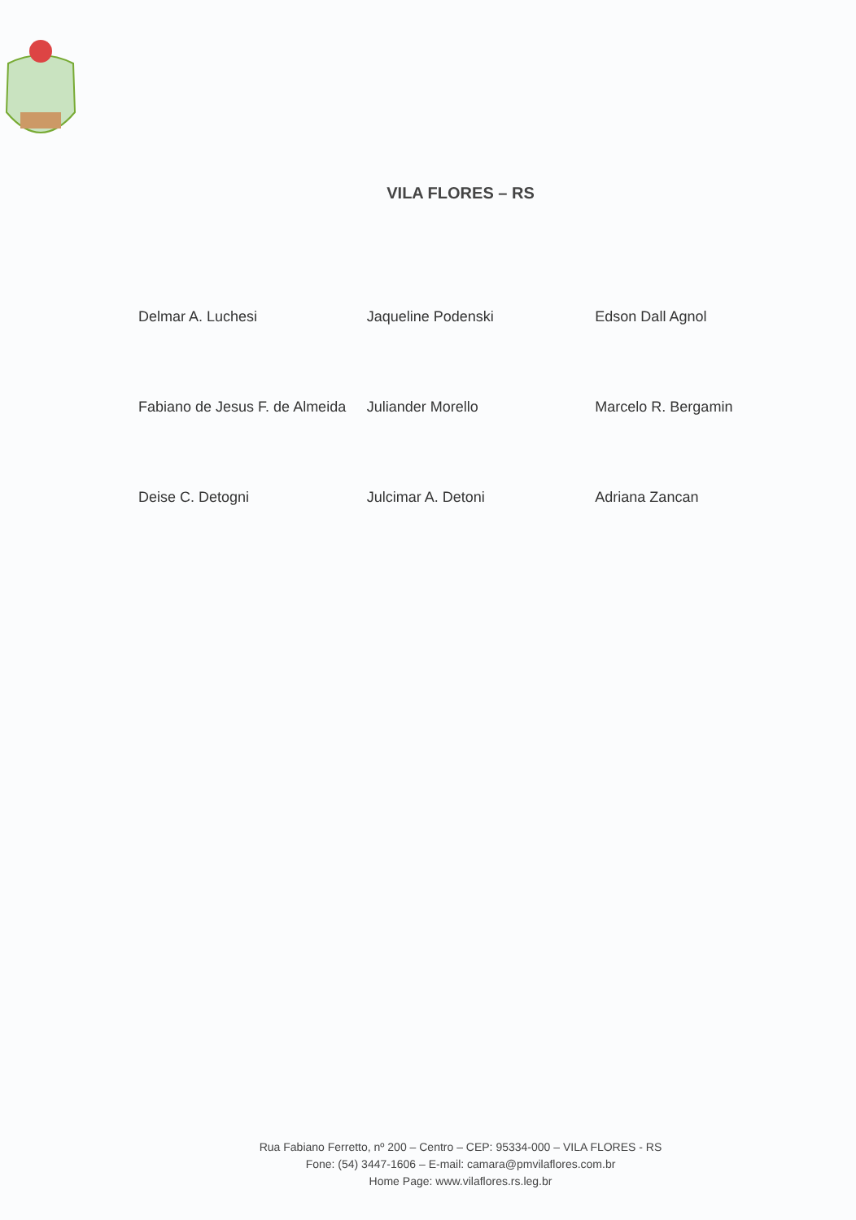VILA FLORES – RS
Delmar A. Luchesi
Jaqueline Podenski
Edson Dall Agnol
Fabiano de Jesus F. de Almeida
Juliander Morello
Marcelo R. Bergamin
Deise C. Detogni
Julcimar A. Detoni
Adriana Zancan
Rua Fabiano Ferretto, nº 200 – Centro – CEP: 95334-000 – VILA FLORES - RS
Fone: (54) 3447-1606 – E-mail: camara@pmvilaflores.com.br
Home Page: www.vilaflores.rs.leg.br